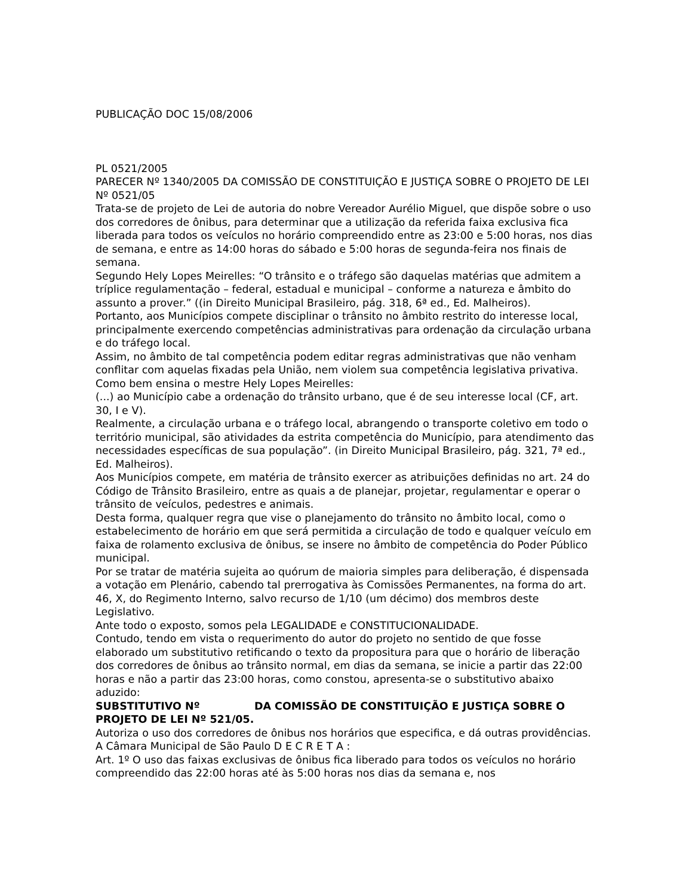PUBLICAÇÃO DOC 15/08/2006
PL 0521/2005
PARECER Nº 1340/2005 DA COMISSÃO DE CONSTITUIÇÃO E JUSTIÇA SOBRE O PROJETO DE LEI Nº 0521/05
Trata-se de projeto de Lei de autoria do nobre Vereador Aurélio Miguel, que dispõe sobre o uso dos corredores de ônibus, para determinar que a utilização da referida faixa exclusiva fica liberada para todos os veículos no horário compreendido entre as 23:00 e 5:00 horas, nos dias de semana, e entre as 14:00 horas do sábado e 5:00 horas de segunda-feira nos finais de semana.
Segundo Hely Lopes Meirelles: “O trânsito e o tráfego são daquelas matérias que admitem a tríplice regulamentação – federal, estadual e municipal – conforme a natureza e âmbito do assunto a prover.” ((in Direito Municipal Brasileiro, pág. 318, 6ª ed., Ed. Malheiros).
Portanto, aos Municípios compete disciplinar o trânsito no âmbito restrito do interesse local, principalmente exercendo competências administrativas para ordenação da circulação urbana e do tráfego local.
Assim, no âmbito de tal competência podem editar regras administrativas que não venham conflitar com aquelas fixadas pela União, nem violem sua competência legislativa privativa. Como bem ensina o mestre Hely Lopes Meirelles:
(...) ao Município cabe a ordenação do trânsito urbano, que é de seu interesse local (CF, art. 30, I e V).
Realmente, a circulação urbana e o tráfego local, abrangendo o transporte coletivo em todo o território municipal, são atividades da estrita competência do Município, para atendimento das necessidades específicas de sua população”. (in Direito Municipal Brasileiro, pág. 321, 7ª ed., Ed. Malheiros).
Aos Municípios compete, em matéria de trânsito exercer as atribuições definidas no art. 24 do Código de Trânsito Brasileiro, entre as quais a de planejar, projetar, regulamentar e operar o trânsito de veículos, pedestres e animais.
Desta forma, qualquer regra que vise o planejamento do trânsito no âmbito local, como o estabelecimento de horário em que será permitida a circulação de todo e qualquer veículo em faixa de rolamento exclusiva de ônibus, se insere no âmbito de competência do Poder Público municipal.
Por se tratar de matéria sujeita ao quórum de maioria simples para deliberação, é dispensada a votação em Plenário, cabendo tal prerrogativa às Comissões Permanentes, na forma do art. 46, X, do Regimento Interno, salvo recurso de 1/10 (um décimo) dos membros deste Legislativo.
Ante todo o exposto, somos pela LEGALIDADE e CONSTITUCIONALIDADE.
Contudo, tendo em vista o requerimento do autor do projeto no sentido de que fosse elaborado um substitutivo retificando o texto da propositura para que o horário de liberação dos corredores de ônibus ao trânsito normal, em dias da semana, se inicie a partir das 22:00 horas e não a partir das 23:00 horas, como constou, apresenta-se o substitutivo abaixo aduzido:
SUBSTITUTIVO Nº DA COMISSÃO DE CONSTITUIÇÃO E JUSTIÇA SOBRE O PROJETO DE LEI Nº 521/05.
Autoriza o uso dos corredores de ônibus nos horários que especifica, e dá outras providências.
A Câmara Municipal de São Paulo D E C R E T A :
Art. 1º O uso das faixas exclusivas de ônibus fica liberado para todos os veículos no horário compreendido das 22:00 horas até às 5:00 horas nos dias da semana e, nos